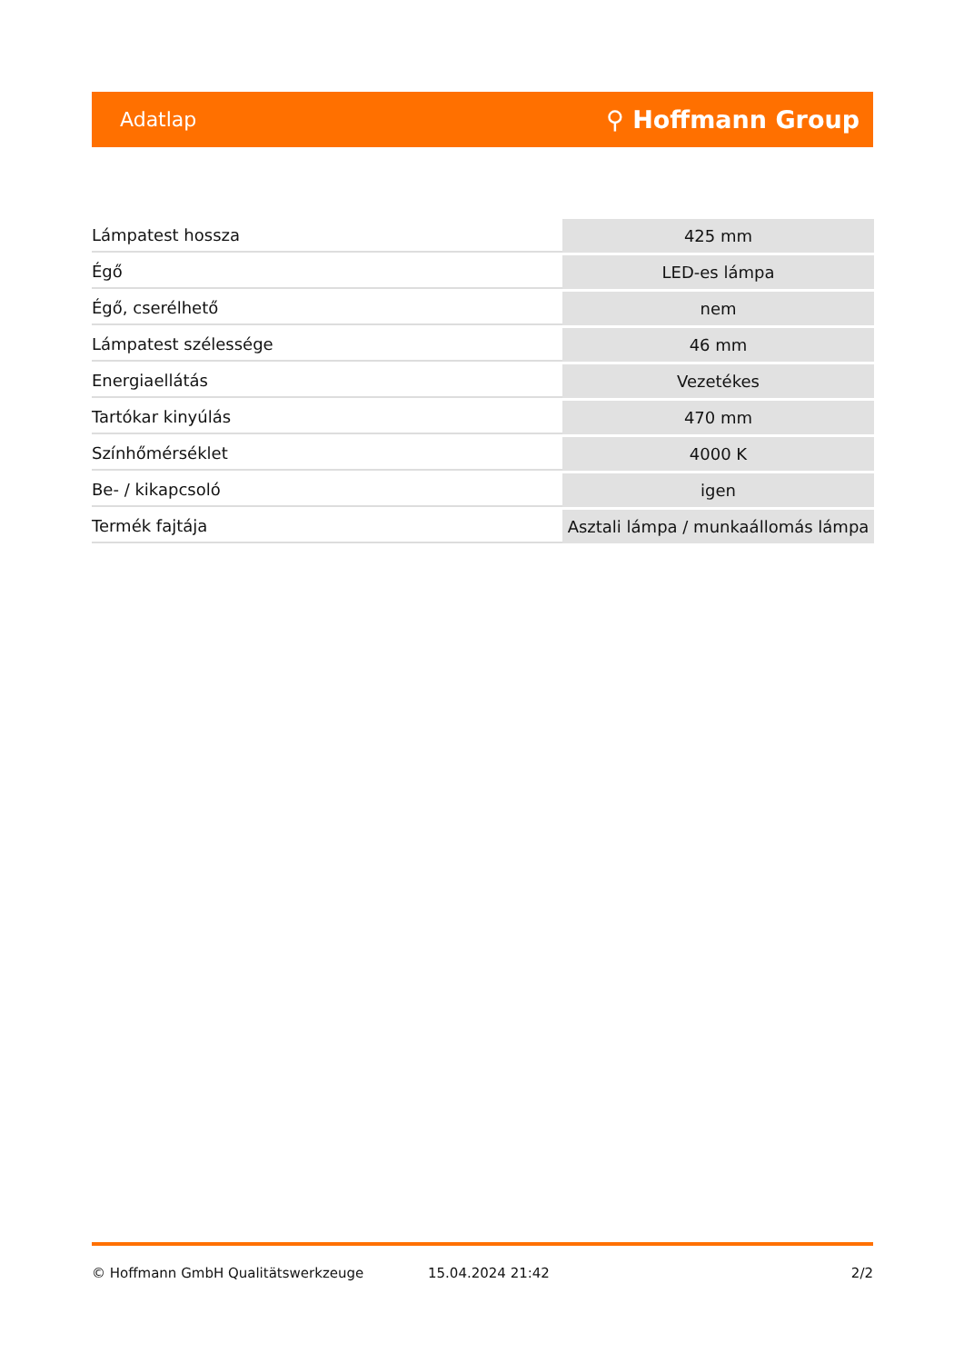Adatlap ⚲ Hoffmann Group
| Lámpatest hossza | 425 mm |
| Égő | LED-es lámpa |
| Égő, cserélhető | nem |
| Lámpatest szélessége | 46 mm |
| Energiaellátás | Vezetékes |
| Tartókar kinyúlás | 470 mm |
| Színhőmérséklet | 4000 K |
| Be- / kikapcsoló | igen |
| Termék fajtája | Asztali lámpa / munkaállomás lámpa |
© Hoffmann GmbH Qualitätswerkzeuge 15.04.2024 21:42 2/2